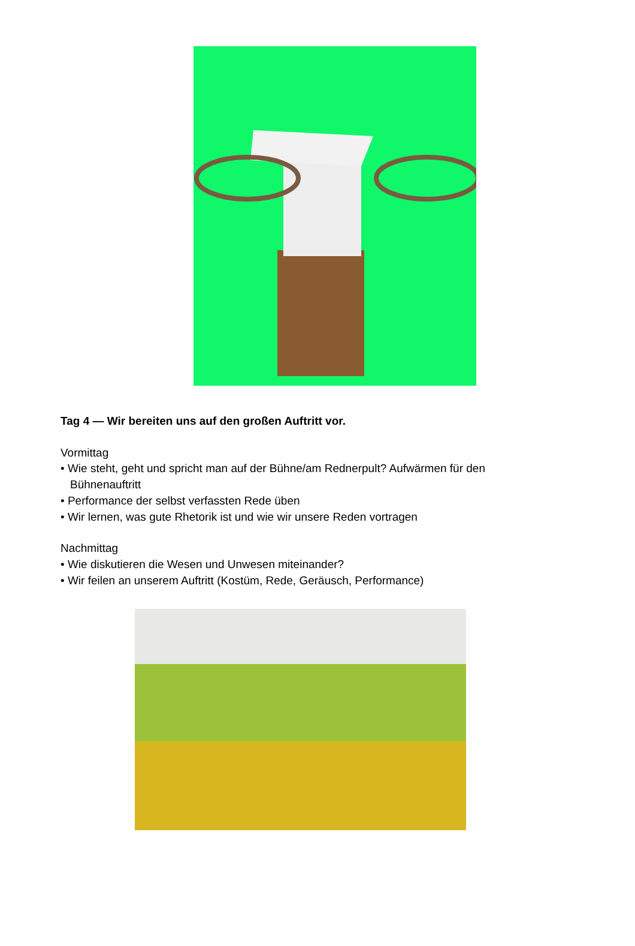Tag 4 — Wir bereiten uns auf den großen Auftritt vor.
Vormittag
• Wie steht, geht und spricht man auf der Bühne/am Rednerpult? Aufwärmen für den
Bühnenauftritt
• Performance der selbst verfassten Rede üben
• Wir lernen, was gute Rhetorik ist und wie wir unsere Reden vortragen
Nachmittag
• Wie diskutieren die Wesen und Unwesen miteinander?
• Wir feilen an unserem Auftritt (Kostüm, Rede, Geräusch, Performance)